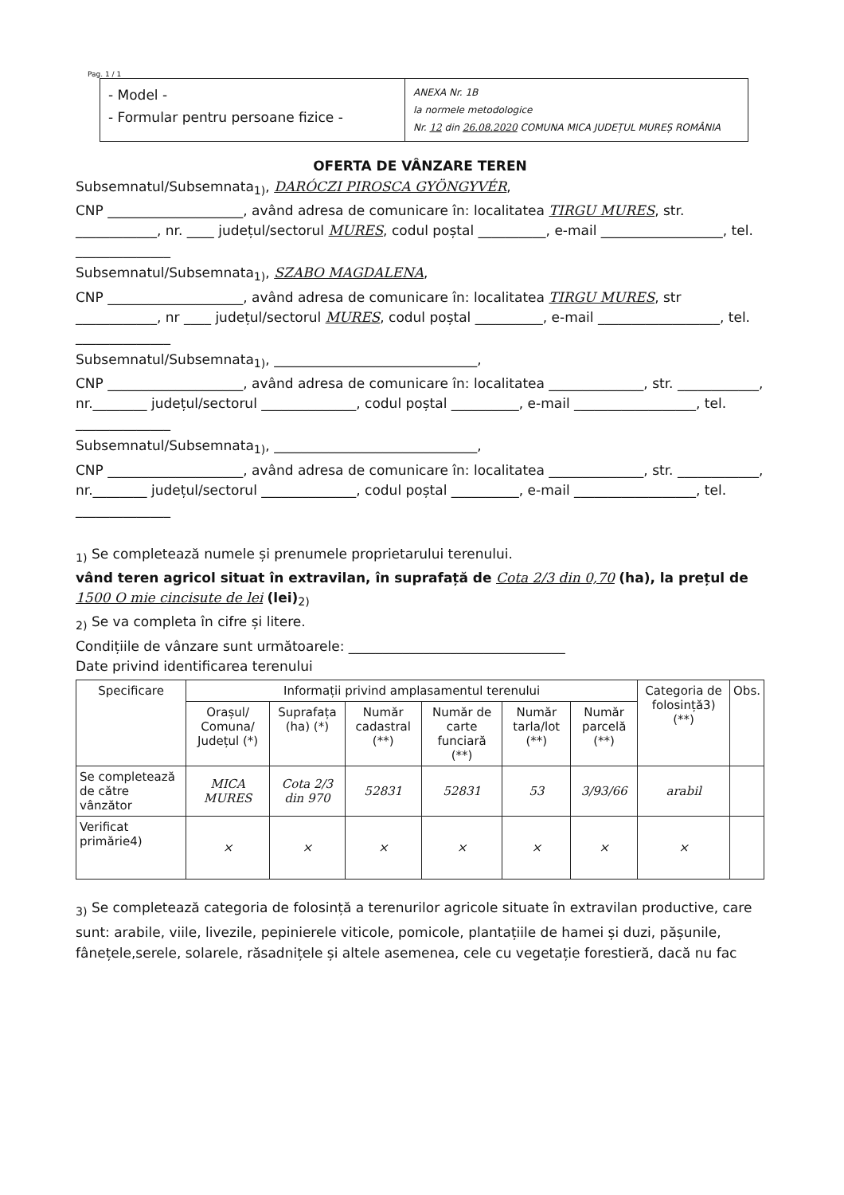Pag. 1 / 1
- Model -
- Formular pentru persoane fizice -
ANEXA Nr. 1B
la normele metodologice
Nr. 12 din 26.08.2020 COMUNA MICA JUDEȚUL MUREȘ ROMÂNIA
OFERTA DE VÂNZARE TEREN
Subsemnatul/Subsemnata<sub>1)</sub>, DARÓCZI PIROSCA GYÖNGYVÉR,
CNP ____________________, având adresa de comunicare în: localitatea TIRGU MURES, str. ____________, nr. ____ județul/sectorul MURES, codul poștal __________, e-mail __________________, tel. ______________
Subsemnatul/Subsemnata<sub>1)</sub>, SZABO MAGDALENA,
CNP ____________________, având adresa de comunicare în: localitatea TIRGU MURES, str ____________, nr ____ județul/sectorul MURES, codul poștal __________, e-mail __________________, tel. ______________
Subsemnatul/Subsemnata<sub>1)</sub>, ______________________________,
CNP ____________________, având adresa de comunicare în: localitatea ______________, str. ____________, nr.________ județul/sectorul ______________, codul poștal __________, e-mail __________________, tel. ______________
Subsemnatul/Subsemnata<sub>1)</sub>, ______________________________,
CNP ____________________, având adresa de comunicare în: localitatea ______________, str. ____________, nr.________ județul/sectorul ______________, codul poștal __________, e-mail __________________, tel. ______________
<sub>1)</sub> Se completează numele și prenumele proprietarului terenului.
vând teren agricol situat în extravilan, în suprafață de Cota 2/3 din 0,70 (ha), la prețul de 1500 O mie cincisute de lei (lei)<sub>2)</sub>
<sub>2)</sub> Se va completa în cifre și litere.
Condițiile de vânzare sunt următoarele: ________________________________
Date privind identificarea terenului
| Specificare | Informații privind amplasamentul terenului | | | | | | Categoria de folosință3) (**) | Obs. |
| --- | --- | --- | --- | --- | --- | --- | --- | --- |
| | Orașul/ Comuna/ Județul (*) | Suprafața (ha) (*) | Număr cadastral (**) | Număr de carte funciară (**) | Număr tarla/lot (**) | Număr parcelă (**) | | |
| Se completează de către vânzător | MICA MURES | Cota 2/3 din 970 | 52831 | 52831 | 53 | 3/93/66 | arabil | |
| Verificat primărie4) | × | × | × | × | × | × | × | |
<sub>3)</sub> Se completează categoria de folosință a terenurilor agricole situate în extravilan productive, care sunt: arabile, viile, livezile, pepinierele viticole, pomicole, plantațiile de hamei și duzi, pășunile, fânețele,serele, solarele, răsadnițele și altele asemenea, cele cu vegetație forestieră, dacă nu fac